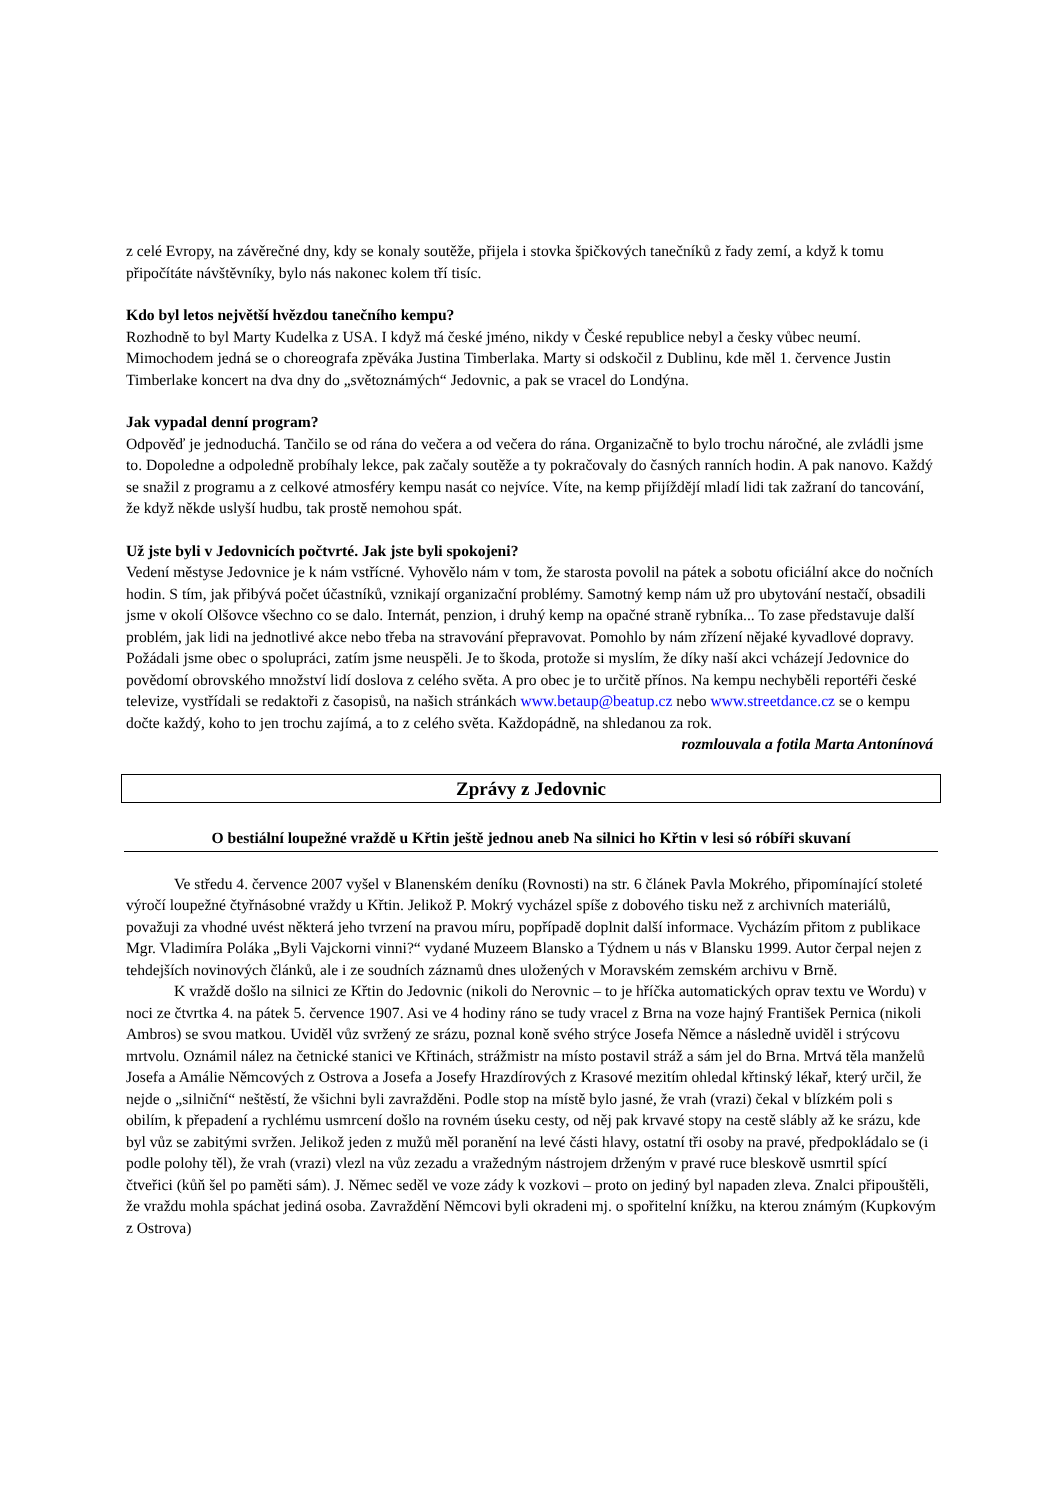z celé Evropy, na závěrečné dny, kdy se konaly soutěže, přijela i stovka špičkových tanečníků z řady zemí, a když k tomu připočítáte návštěvníky, bylo nás nakonec kolem tří tisíc.
Kdo byl letos největší hvězdou tanečního kempu?
Rozhodně to byl Marty Kudelka z USA. I když má české jméno, nikdy v České republice nebyl a česky vůbec neumí. Mimochodem jedná se o choreografa zpěváka Justina Timberlaka. Marty si odskočil z Dublinu, kde měl 1. července Justin Timberlake koncert na dva dny do „světoznámých“ Jedovnic, a pak se vracel do Londýna.
Jak vypadal denní program?
Odpověď je jednoduchá. Tančilo se od rána do večera a od večera do rána. Organizačně to bylo trochu náročné, ale zvládli jsme to. Dopoledne a odpoledně probíhaly lekce, pak začaly soutěže a ty pokračovaly do časných ranních hodin. A pak nanovo. Každý se snažil z programu a z celkové atmosféry kempu nasát co nejvíce. Víte, na kemp přijíždějí mladí lidi tak zažraní do tancování, že když někde uslyší hudbu, tak prostě nemohou spát.
Už jste byli v Jedovnicích počtvrté. Jak jste byli spokojeni?
Vedení městyse Jedovnice je k nám vstřícné. Vyhovělo nám v tom, že starosta povolil na pátek a sobotu oficiální akce do nočních hodin. S tím, jak přibývá počet účastníků, vznikají organizační problémy. Samotný kemp nám už pro ubytování nestačí, obsadili jsme v okolí Olšovce všechno co se dalo. Internát, penzion, i druhý kemp na opačné straně rybníka... To zase představuje další problém, jak lidi na jednotlivé akce nebo třeba na stravování přepravovat. Pomohlo by nám zřízení nějaké kyvadlové dopravy. Požádali jsme obec o spolupráci, zatím jsme neuspěli. Je to škoda, protože si myslím, že díky naší akci vcházejí Jedovnice do povědomí obrovského množství lidí doslova z celého světa. A pro obec je to určitě přínos. Na kempu nechyběli reportéři české televize, vystřídali se redaktoři z časopisů, na našich stránkách www.betaup@beatup.cz nebo www.streetdance.cz se o kempu dočte každý, koho to jen trochu zajímá, a to z celého světa. Každopádně, na shledanou za rok.
rozmlouvala a fotila Marta Antonínová
Zprávy z Jedovnic
O bestiální loupežné vraždě u Křtin ještě jednou aneb Na silnici ho Křtin v lesi só róbíři skuvaní
Ve středu 4. července 2007 vyšel v Blanenském deníku (Rovnosti) na str. 6 článek Pavla Mokrého, připomínající stoleté výročí loupežné čtyřnásobné vraždy u Křtin. Jelikož P. Mokrý vycházel spíše z dobového tisku než z archivních materiálů, považuji za vhodné uvést některá jeho tvrzení na pravou míru, popřípadě doplnit další informace. Vycházím přitom z publikace Mgr. Vladimíra Poláka „Byli Vajckorni vinni?“ vydané Muzeem Blansko a Týdnem u nás v Blansku 1999. Autor čerpal nejen z tehdejších novinových článků, ale i ze soudních záznamů dnes uložených v Moravském zemském archivu v Brně.
K vraždě došlo na silnici ze Křtin do Jedovnic (nikoli do Nerovnic – to je hříčka automatických oprav textu ve Wordu) v noci ze čtvrtka 4. na pátek 5. července 1907. Asi ve 4 hodiny ráno se tudy vracel z Brna na voze hajný František Pernica (nikoli Ambros) se svou matkou. Uviděl vůz svržený ze srázu, poznal koně svého strýce Josefa Němce a následně uviděl i strýcovu mrtvolu. Oznámil nález na četnické stanici ve Křtinách, strážmistr na místo postavil stráž a sám jel do Brna. Mrtvá těla manželů Josefa a Amálie Němcových z Ostrova a Josefa a Josefy Hrazdírových z Krasové mezitím ohledal křtinský lékař, který určil, že nejde o „silniční“ neštěstí, že všichni byli zavražděni. Podle stop na místě bylo jasné, že vrah (vrazi) čekal v blízkém poli s obilím, k přepadení a rychlému usmrcení došlo na rovném úseku cesty, od něj pak krvavé stopy na cestě slábly až ke srázu, kde byl vůz se zabitými svržen. Jelikož jeden z mužů měl poranění na levé části hlavy, ostatní tři osoby na pravé, předpokládalo se (i podle polohy těl), že vrah (vrazi) vlezl na vůz zezadu a vražedným nástrojem drženým v pravé ruce bleskově usmrtil spící čtveřici (kůň šel po paměti sám). J. Němec seděl ve voze zády k vozkovi – proto on jediný byl napaden zleva. Znalci připouštěli, že vraždu mohla spáchat jediná osoba. Zavraždění Němcovi byli okradeni mj. o spořitelní knížku, na kterou známým (Kupkovým z Ostrova)